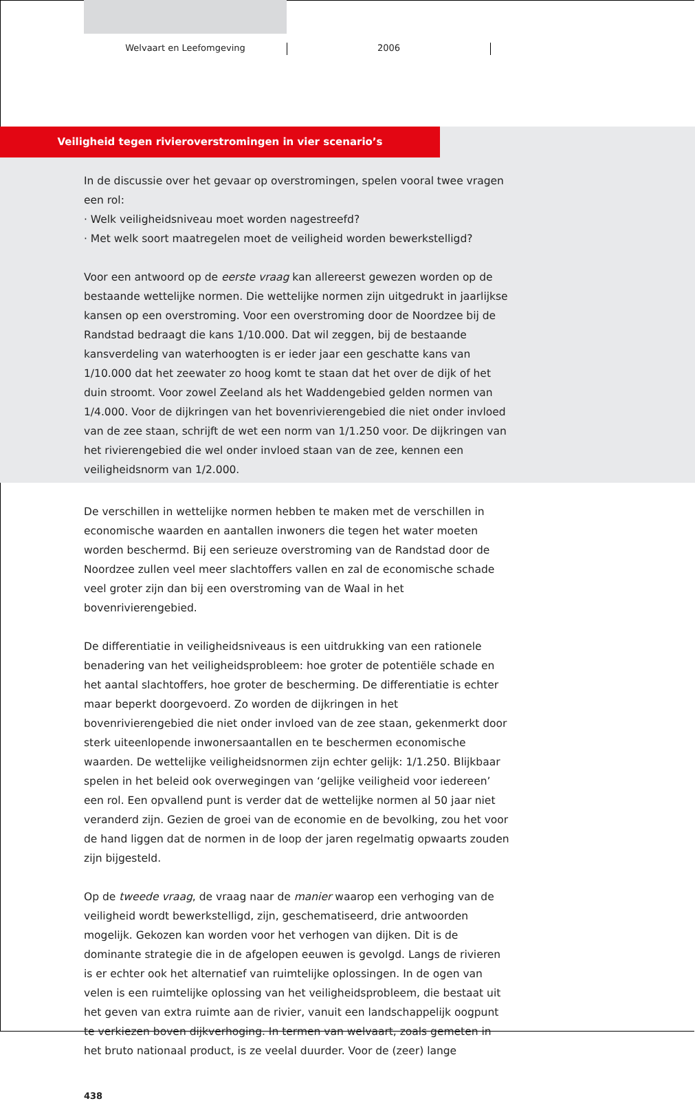Welvaart en Leefomgeving 2006
Veiligheid tegen rivieroverstromingen in vier scenario’s
In de discussie over het gevaar op overstromingen, spelen vooral twee vragen een rol:
· Welk veiligheidsniveau moet worden nagestreefd?
· Met welk soort maatregelen moet de veiligheid worden bewerkstelligd?
Voor een antwoord op de eerste vraag kan allereerst gewezen worden op de bestaande wettelijke normen. Die wettelijke normen zijn uitgedrukt in jaarlijkse kansen op een overstroming. Voor een overstroming door de Noordzee bij de Randstad bedraagt die kans 1/10.000. Dat wil zeggen, bij de bestaande kansverdeling van waterhoogten is er ieder jaar een geschatte kans van 1/10.000 dat het zeewater zo hoog komt te staan dat het over de dijk of het duin stroomt. Voor zowel Zeeland als het Waddengebied gelden normen van 1/4.000. Voor de dijkringen van het bovenrivierengebied die niet onder invloed van de zee staan, schrijft de wet een norm van 1/1.250 voor. De dijkringen van het rivierengebied die wel onder invloed staan van de zee, kennen een veiligheidsnorm van 1/2.000.
De verschillen in wettelijke normen hebben te maken met de verschillen in economische waarden en aantallen inwoners die tegen het water moeten worden beschermd. Bij een serieuze overstroming van de Randstad door de Noordzee zullen veel meer slachtoffers vallen en zal de economische schade veel groter zijn dan bij een overstroming van de Waal in het bovenrivierengebied.
De differentiatie in veiligheidsniveaus is een uitdrukking van een rationele benadering van het veiligheidsprobleem: hoe groter de potentiële schade en het aantal slachtoffers, hoe groter de bescherming. De differentiatie is echter maar beperkt doorgevoerd. Zo worden de dijkringen in het bovenrivierengebied die niet onder invloed van de zee staan, gekenmerkt door sterk uiteenlopende inwonersaantallen en te beschermen economische waarden. De wettelijke veiligheidsnormen zijn echter gelijk: 1/1.250. Blijkbaar spelen in het beleid ook overwegingen van ‘gelijke veiligheid voor iedereen’ een rol. Een opvallend punt is verder dat de wettelijke normen al 50 jaar niet veranderd zijn. Gezien de groei van de economie en de bevolking, zou het voor de hand liggen dat de normen in de loop der jaren regelmatig opwaarts zouden zijn bijgesteld.
Op de tweede vraag, de vraag naar de manier waarop een verhoging van de veiligheid wordt bewerkstelligd, zijn, geschematiseerd, drie antwoorden mogelijk. Gekozen kan worden voor het verhogen van dijken. Dit is de dominante strategie die in de afgelopen eeuwen is gevolgd. Langs de rivieren is er echter ook het alternatief van ruimtelijke oplossingen. In de ogen van velen is een ruimtelijke oplossing van het veiligheidsprobleem, die bestaat uit het geven van extra ruimte aan de rivier, vanuit een landschappelijk oogpunt te verkiezen boven dijkverhoging. In termen van welvaart, zoals gemeten in het bruto nationaal product, is ze veelal duurder. Voor de (zeer) lange
438